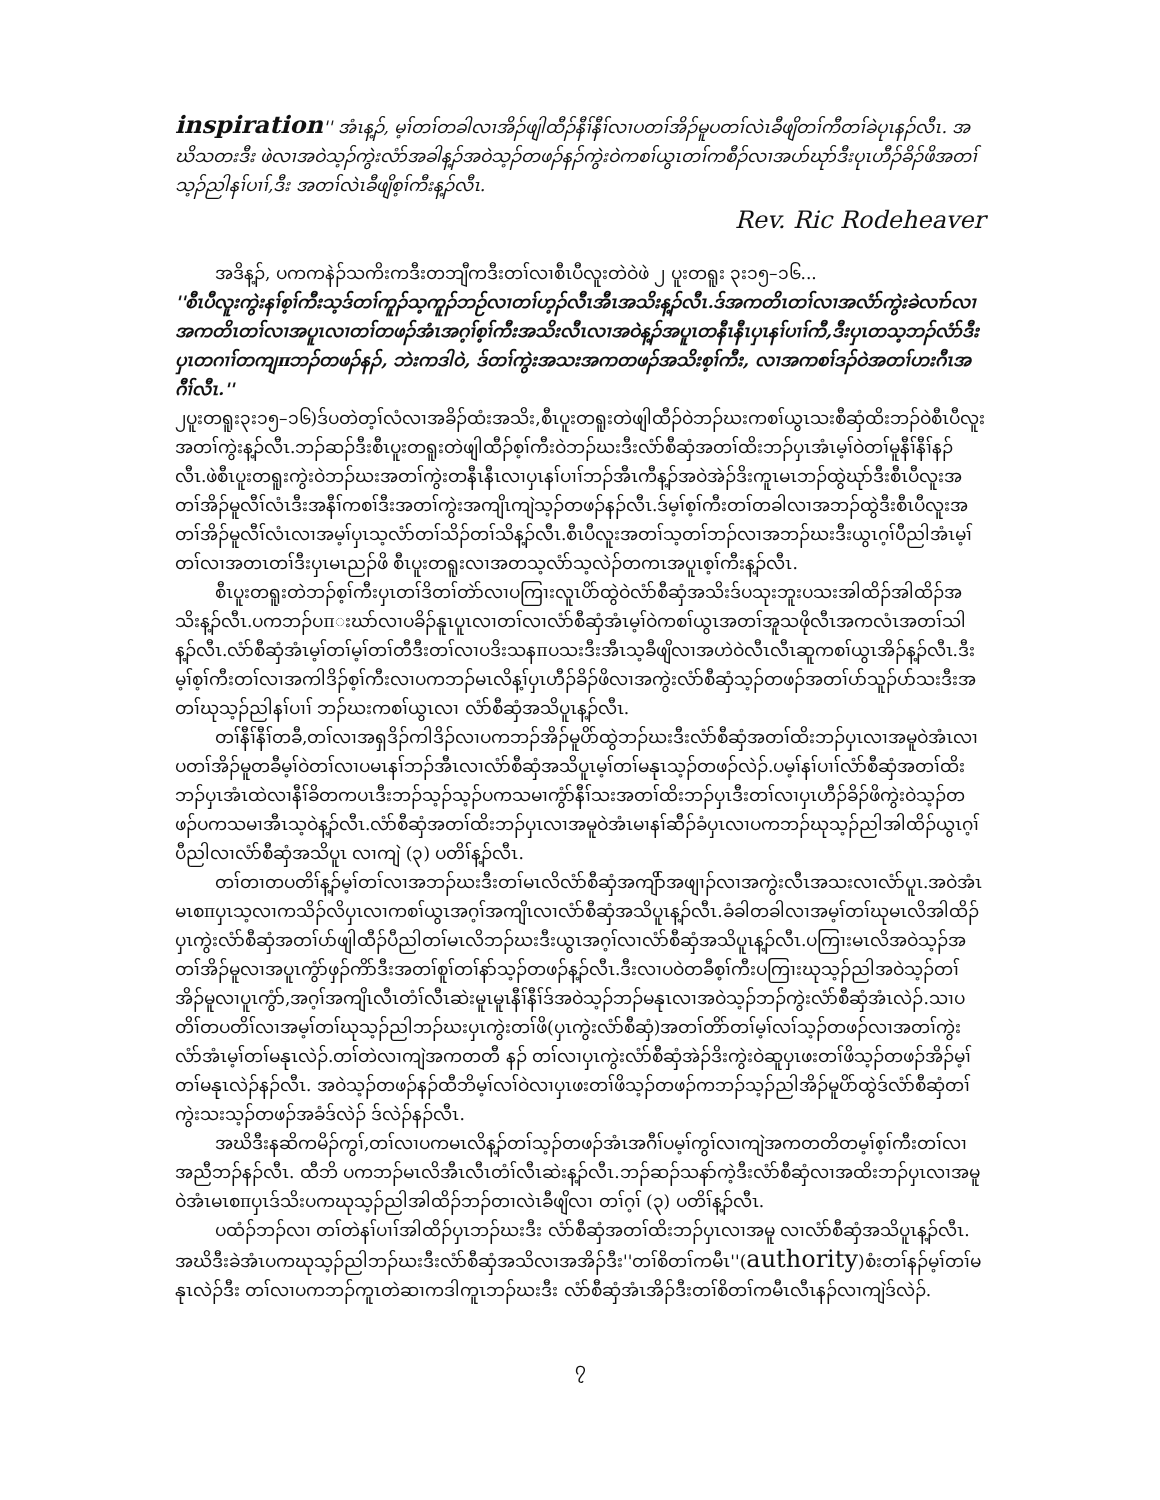inspiration'' အံၤန့ၣ်, မ့ၢ်တၢ်တခါလၢအိၣ်ဖျါထီၣ်နီၢ်နီၢ်လၢပတၢ်အိၣ်မူပတၢ်လဲၤခီဖျိတၢ်ကီတၢ်ခဲပုၤနၣ်လီၤ. အဃိသတးဒီး ဖဲလၢအဝဲသ့ၣ်ကွဲးလံာ်အခါန့ၣ်အဝဲသ့ၣ်တဖၣ်နၣ်ကွဲးဝဲကစၢ်ယွၤတၢ်ကစီၣ်လၢအပာ်ဃုာ်ဒီးပုၤဟီၣ်ခိၣ်ဖိအတၢ်သ့ၣ်ညါနၢ်ပၢၢ်,ဒီး အတၢ်လဲၤခီဖျိစ့ၢ်ကီးန့ၣ်လီၤ.
Rev. Ric Rodeheaver
အဒိန့ၣ်, ပကကနဲၣ်သကိးကဒီးတဘျီကဒီးတၢ်လၢစီၤပီလူးတဲဝဲဖဲ ၂ ပူးတရူး ၃း၁၅–၁၆...
''စီၤပီလူးကွဲးနၢ်စ့ၢ်ကီးသ့ဒ်တၢ်ကူၣ်သ့ကူၣ်ဘဉ်လၢတၢ်ဟ့ၣ်လီၤအီၤအသိးန့ၣ်လီၤ.ဒ်အကတိၤတၢ်လၢအလံာ်ကွဲးခဲလၢာ်လၢအကတိၤတၢ်လၢအပူၤလၢတၢ်တဖၣ်အံၤအဂ့ၢ်စ့ၢ်ကီးအသိးလီၤလၢအဝဲန့ၣ်အပူၤတနီၤနီၤပှၤနၢ်ပၢၢ်ကီ,ဒီးပှၤတသ့ဘၣ်လံာ်ဒီးပှၤတဂၢၢ်တကျπဘၣ်တဖၣ်နၣ်, ဘဲးကဒါဝဲ, ဒ်တၢ်ကွဲးအသးအကတဖၣ်အသိးစ့ၢ်ကီး, လၢအကစၢ်ဒၣ်ဝဲအတၢ်ဟးဂီၤအဂီၢ်လီၤ.''
၂ပူးတရူး၃း၁၅–၁၆)ဒ်ပတဲတ့ၢ်လံလၢအခိၣ်ထံးအသိး,စီၤပူးတရူးတဲဖျါထီၣ်ဝဲဘၣ်ဃးကစၢ်ယွၤသးစီဆှံထိးဘၣ်ဝဲစီၤပီလူးအတၢ်ကွဲးန့ၣ်လီၤ.ဘၣ်ဆၣ်ဒီးစီၤပူးတရူးတဲဖျါထီၣ်စ့ၢ်ကီးဝဲဘၣ်ဃးဒီးလံာ်စီဆှံအတၢ်ထိးဘၣ်ပှၤအံၤမ့ၢ်ဝဲတၢ်မူနီၢ်နီၢ်နၣ်လီၤ.ဖဲစီၤပူးတရူးကွဲးဝဲဘၣ်ဃးအတၢ်ကွဲးတနီၤနီၤလၢပှၤနၢ်ပၢၢ်ဘၣ်အီၤကီန့ၣ်အဝဲအဲၣ်ဒိးကူၤမၤဘၣ်ထွဲဃုာ်ဒီးစီၤပီလူးအတၢ်အိၣ်မူလီၢ်လံၤဒီးအနီၢ်ကစၢ်ဒီးအတၢ်ကွဲးအကျိၤကျဲသ့ၣ်တဖၣ်နၣ်လီၤ.ဒ်မ့ၢ်စ့ၢ်ကီးတၢ်တခါလၢအဘၣ်ထွဲဒီးစီၤပီလူးအတၢ်အိၣ်မူလီၢ်လံၤလၢအမ့ၢ်ပှၤသ့လံာ်တၢ်သိၣ်တၢ်သိန့ၣ်လီၤ.စီၤပီလူးအတၢ်သ့တၢ်ဘၣ်လၢအဘၣ်ဃးဒီးယွၤဂ့ၢ်ပီညါအံၤမ့ၢ်တၢ်လၢအတၤတၢ်ဒီးပှၤမၤညၣ်ဖိ စီၤပူးတရူးလၢအတသ့လံာ်သ့လဲၣ်တကၤအပူၤစ့ၢ်ကီးန့ၣ်လီၤ.
စီၤပူးတရူးတဲဘၣ်စ့ၢ်ကီးပှၤတၢ်ဒိတၢ်တဲာ်လၢပကြၢးလူၤပိာ်ထွဲဝဲလံာ်စီဆှံအသိးဒ်ပသုးဘူးပသးအါထိၣ်အါထိၣ်အသိးန့ၣ်လီၤ.ပကဘၣ်ပπးဃာ်လၢပခိၣ်နူၤပူၤလၢတၢ်လၢလံာ်စီဆှံအံၤမ့ၢ်ဝဲကစၢ်ယွၤအတၢ်အူသဖိုလီၤအကလံၤအတၢ်သါန့ၣ်လီၤ.လံာ်စီဆှံအံၤမ့ၢ်တၢ်မ့ၢ်တၢ်တီဒီးတၢ်လၢပဒိးသနπပသးဒီးအီၤသ့ခီဖျိလၢအဟဲဝဲလီၤလီၤဆူကစၢ်ယွၤအိၣ်န့ၣ်လီၤ.ဒီးမ့ၢ်စ့ၢ်ကီးတၢ်လၢအကါဒိၣ်စ့ၢ်ကီးလၢပကဘၣ်မၤလိန့ၢ်ပှၤဟီၣ်ခိၣ်ဖိလၢအကွဲးလံာ်စီဆှံသ့ၣ်တဖၣ်အတၢ်ပာ်သူၣ်ပာ်သးဒီးအတၢ်ဃုသ့ၣ်ညါနၢ်ပၢၢ် ဘၣ်ဃးကစၢ်ယွၤလၢ လံာ်စီဆှံအသိပူၤန့ၣ်လီၤ.
တၢ်နီၢ်နီၢ်တခီ,တၢ်လၢအရှဒိၣ်ကါဒိၣ်လၢပကဘၣ်အိၣ်မူပိာ်ထွဲဘၣ်ဃးဒီးလံာ်စီဆှံအတၢ်ထိးဘၣ်ပှၤလၢအမူဝဲအံၤလၢပတၢ်အိၣ်မူတခီမ့ၢ်ဝဲတၢ်လၢပမၤနၢ်ဘၣ်အီၤလၢလံာ်စီဆှံအသိပူၤမ့ၢ်တၢ်မနုၤသ့ၣ်တဖၣ်လဲၣ်.ပမ့ၢ်နၢ်ပၢၢ်လံာ်စီဆှံအတၢ်ထိးဘၣ်ပှၤအံၤထဲလၢနီၢ်ခိတကပၤဒီးဘၣ်သ့ၣ်သ့ၣ်ပကသမၢကွံာ်နီၢ်သးအတၢ်ထိးဘၣ်ပှၤဒီးတၢ်လၢပှၤဟီၣ်ခိၣ်ဖိကွဲးဝဲသ့ၣ်တဖၣ်ပကသမၢအီၤသ့ဝဲန့ၣ်လီၤ.လံာ်စီဆှံအတၢ်ထိးဘၣ်ပှၤလၢအမူဝဲအံၤမၢနၢ်ဆီၣ်ခံပှၤလၢပကဘၣ်ဃုသ့ၣ်ညါအါထိၣ်ယွၤဂ့ၢ်ပီညါလၢလံာ်စီဆှံအသိပူၤ လၢကျဲ (၃) ပတိၢ်န့ၣ်လီၤ.
တၢ်တၢတပတိၢ်န့ၣ်မ့ၢ်တၢ်လၢအဘၣ်ဃးဒီးတၢ်မၤလိလံာ်စီဆှံအကျိာ်အဖျၢၣ်လၢအကွဲးလီၤအသးလၢလံာ်ပူၤ.အဝဲအံၤမၤစπပှၤသ့လၢကသိၣ်လိပှၤလၢကစၢ်ယွၤအဂ့ၢ်အကျိၤလၢလံာ်စီဆှံအသိပူၤန့ၣ်လီၤ.ခံခါတခါလၢအမ့ၢ်တၢ်ဃုမၤလိအါထိၣ်ပှၤကွဲးလံာ်စီဆှံအတၢ်ပာ်ဖျါထီၣ်ပီညါတၢ်မၤလိဘၣ်ဃးဒီးယွၤအဂ့ၢ်လၢလံာ်စီဆှံအသိပူၤန့ၣ်လီၤ.ပကြၢးမၤလိအဝဲသ့ၣ်အတၢ်အိၣ်မူလၢအပူၤကွံာ်ဖှၣ်ကိာ်ဒီးအတၢ်စူၢ်တၢ်နာ်သ့ၣ်တဖၣ်န့ၣ်လီၤ.ဒီးလၢပဝဲတခီစ့ၢ်ကီးပကြၢးဃုသ့ၣ်ညါအဝဲသ့ၣ်တၢ်အိၣ်မူလၢပူၤကွံာ်,အဂ့ၢ်အကျိၤလီၤတံၢ်လီၤဆဲးမူၤမူၤနီၢ်နီၢ်ဒ်အဝဲသ့ၣ်ဘၣ်မနုၤလၢအဝဲသ့ၣ်ဘၣ်ကွဲးလံာ်စီဆှံအံၤလဲၣ်.သၢပတိၢ်တပတိၢ်လၢအမ့ၢ်တၢ်ဃုသ့ၣ်ညါဘၣ်ဃးပှၤကွဲးတၢ်ဖိ(ပှၤကွဲးလံာ်စီဆှံ)အတၢ်တိာ်တၢ်မ့ၢ်လၢ်သ့ၣ်တဖၣ်လၢအတၢ်ကွဲးလံာ်အံၤမ့ၢ်တၢ်မနုၤလဲၣ်.တၢ်တဲလၢကျဲအကတတီ နၣ် တၢ်လၢပှၤကွဲးလံာ်စီဆှံအဲၣ်ဒိးကွဲးဝဲဆူပှၤဖးတၢ်ဖိသ့ၣ်တဖၣ်အိၣ်မ့ၢ်တၢ်မနုၤလဲၣ်နၣ်လီၤ. အဝဲသ့ၣ်တဖၣ်နၣ်ထီဘိမ့ၢ်လၢ်ဝဲလၢပှၤဖးတၢ်ဖိသ့ၣ်တဖၣ်ကဘၣ်သ့ၣ်ညါအိၣ်မူပိာ်ထွဲဒ်လံာ်စီဆှံတၢ်ကွဲးသးသ့ၣ်တဖၣ်အခံဒ်လဲၣ် ဒ်လဲၣ်နၣ်လီၤ.
အဃိဒီးနဆိကမိၣ်ကွၢ်,တၢ်လၢပကမၤလိန့ၣ်တၢ်သ့ၣ်တဖၣ်အံၤအဂီၢ်ပမ့ၢ်ကွၢ်လၢကျဲအကတတိတမ့ၢ်စ့ၢ်ကီးတၢ်လၢအညီဘၣ်နၣ်လီၤ. ထီဘိ ပကဘၣ်မၤလိအီၤလီၤတံၢ်လီၤဆဲးန့ၣ်လီၤ.ဘၣ်ဆၣ်သနာ်ကဲ့ဒီးလံာ်စီဆှံလၢအထိးဘၣ်ပှၤလၢအမူဝဲအံၤမၤစπပှၤဒ်သိးပကဃုသ့ၣ်ညါအါထိၣ်ဘၣ်တၢလဲၤခီဖျိလၢ တၢ်ဂ့ၢ် (၃) ပတိၢ်န့ၣ်လီၤ.
ပထံၣ်ဘၣ်လၢ တၢ်တဲနၢ်ပၢၢ်အါထိၣ်ပှၤဘၣ်ဃးဒီး လံာ်စီဆှံအတၢ်ထိးဘၣ်ပှၤလၢအမူ လၢလံာ်စီဆှံအသိပူၤန့ၣ်လီၤ. အဃိဒီးခဲအံၤပကဃုသ့ၣ်ညါဘၣ်ဃးဒီးလံာ်စီဆှံအသိလၢအအိၣ်ဒီး''တၢ်စိတၢ်ကမီၤ''(authority)စံးတၢ်နၣ်မ့ၢ်တၢ်မနုၤလဲၣ်ဒီး တၢ်လၢပကဘၣ်ကူၤတဲဆၢကဒါကူၤဘၣ်ဃးဒီး လံာ်စီဆှံအံၤအိၣ်ဒီးတၢ်စိတၢ်ကမီၤလီၤနၣ်လၢကျဲဒ်လဲၣ်.
၇